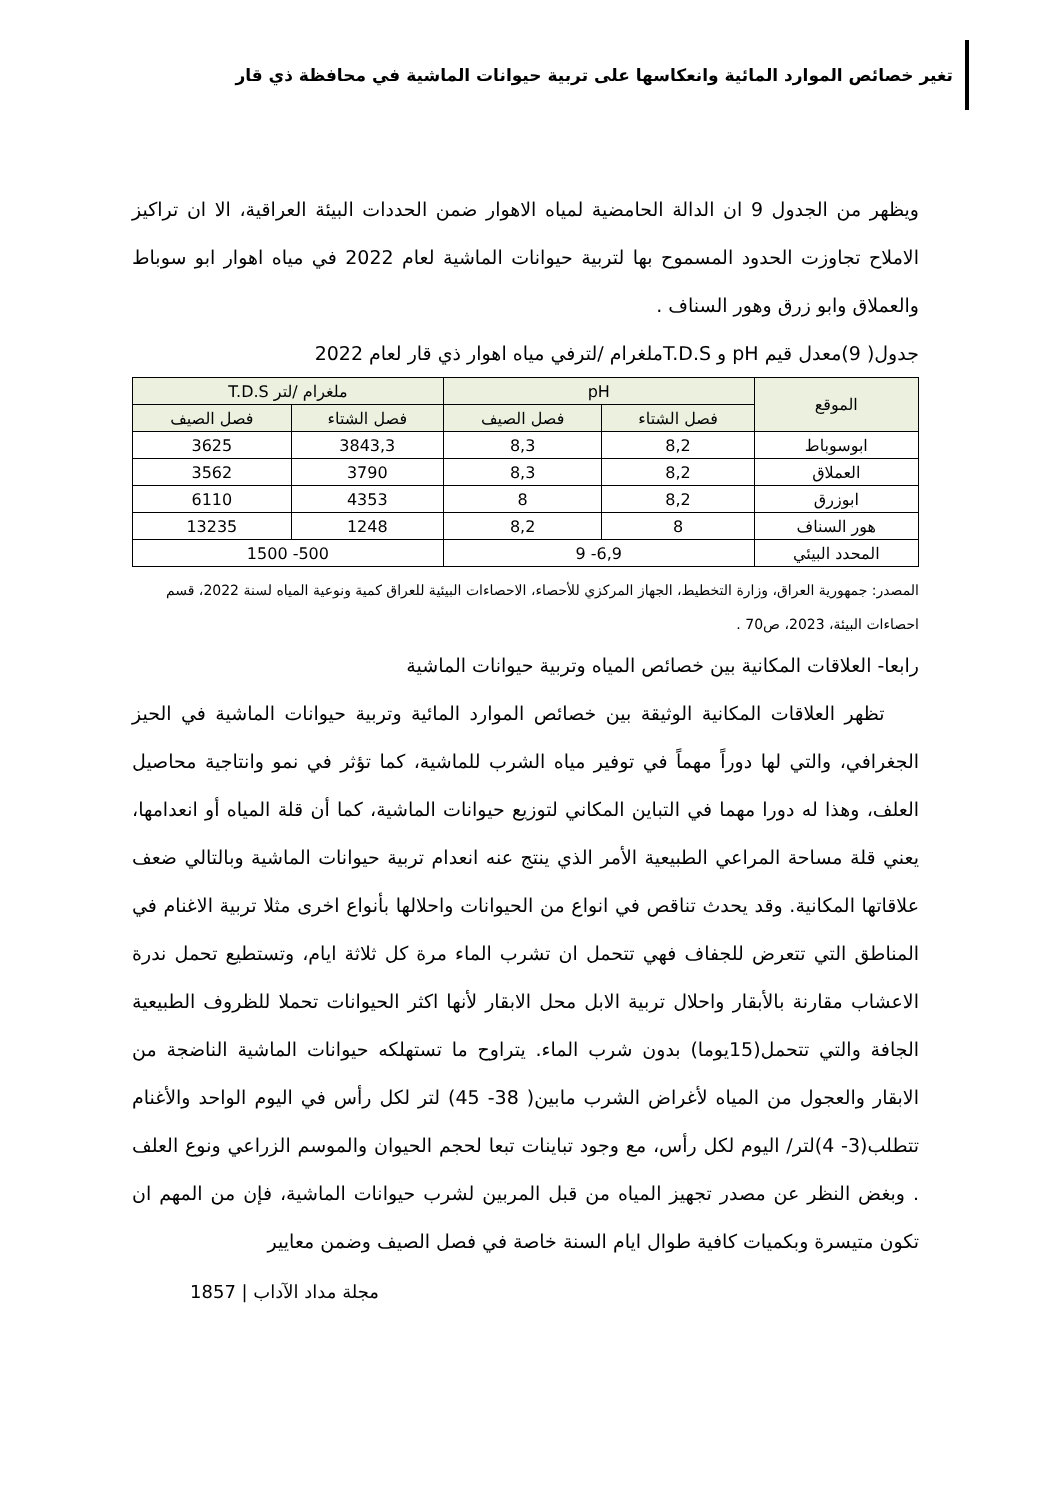تغير خصائص الموارد المائية وانعكاسها على تربية حيوانات الماشية في محافظة ذي قار
ويظهر من الجدول 9 ان الدالة الحامضية لمياه الاهوار ضمن الحددات البيئة العراقية، الا ان تراكيز الاملاح تجاوزت الحدود المسموح بها لتربية حيوانات الماشية لعام 2022 في مياه اهوار ابو سوباط والعملاق وابو زرق وهور السناف .
جدول( 9)معدل قيم pH و T.D.Sملغرام /لترفي مياه اهوار ذي قار لعام 2022
| الموقع | pH | | ملغرام /لتر T.D.S | |
| --- | --- | --- | --- | --- |
| | فصل الشتاء | فصل الصيف | فصل الشتاء | فصل الصيف |
| ابوسوباط | 8,2 | 8,3 | 3843,3 | 3625 |
| العملاق | 8,2 | 8,3 | 3790 | 3562 |
| ابوزرق | 8,2 | 8 | 4353 | 6110 |
| هور السناف | 8 | 8,2 | 1248 | 13235 |
| المحدد البيئي | 6,9- 9 | | 500- 1500 | |
المصدر: جمهورية العراق، وزارة التخطيط، الجهاز المركزي للأحصاء، الاحصاءات البيئية للعراق كمية ونوعية المياه لسنة 2022، قسم احصاءات البيئة، 2023، ص70 .
رابعا- العلاقات المكانية بين خصائص المياه وتربية حيوانات الماشية
تظهر العلاقات المكانية الوثيقة بين خصائص الموارد المائية وتربية حيوانات الماشية في الحيز الجغرافي، والتي لها دوراً مهماً في توفير مياه الشرب للماشية، كما تؤثر في نمو وانتاجية محاصيل العلف، وهذا له دورا مهما في التباين المكاني لتوزيع حيوانات الماشية، كما أن قلة المياه أو انعدامها، يعني قلة مساحة المراعي الطبيعية الأمر الذي ينتج عنه انعدام تربية حيوانات الماشية وبالتالي ضعف علاقاتها المكانية. وقد يحدث تناقص في انواع من الحيوانات واحلالها بأنواع اخرى مثلا تربية الاغنام في المناطق التي تتعرض للجفاف فهي تتحمل ان تشرب الماء مرة كل ثلاثة ايام، وتستطيع تحمل ندرة الاعشاب مقارنة بالأبقار واحلال تربية الابل محل الابقار لأنها اكثر الحيوانات تحملا للظروف الطبيعية الجافة والتي تتحمل(15يوما) بدون شرب الماء. يتراوح ما تستهلكه حيوانات الماشية الناضجة من الابقار والعجول من المياه لأغراض الشرب مابين( 38- 45) لتر لكل رأس في اليوم الواحد والأغنام تتطلب(3- 4)لتر/ اليوم لكل رأس، مع وجود تباينات تبعا لحجم الحيوان والموسم الزراعي ونوع العلف . وبغض النظر عن مصدر تجهيز المياه من قبل المربين لشرب حيوانات الماشية، فإن من المهم ان تكون متيسرة وبكميات كافية طوال ايام السنة خاصة في فصل الصيف وضمن معايير
مجلة مداد الآداب | 1857